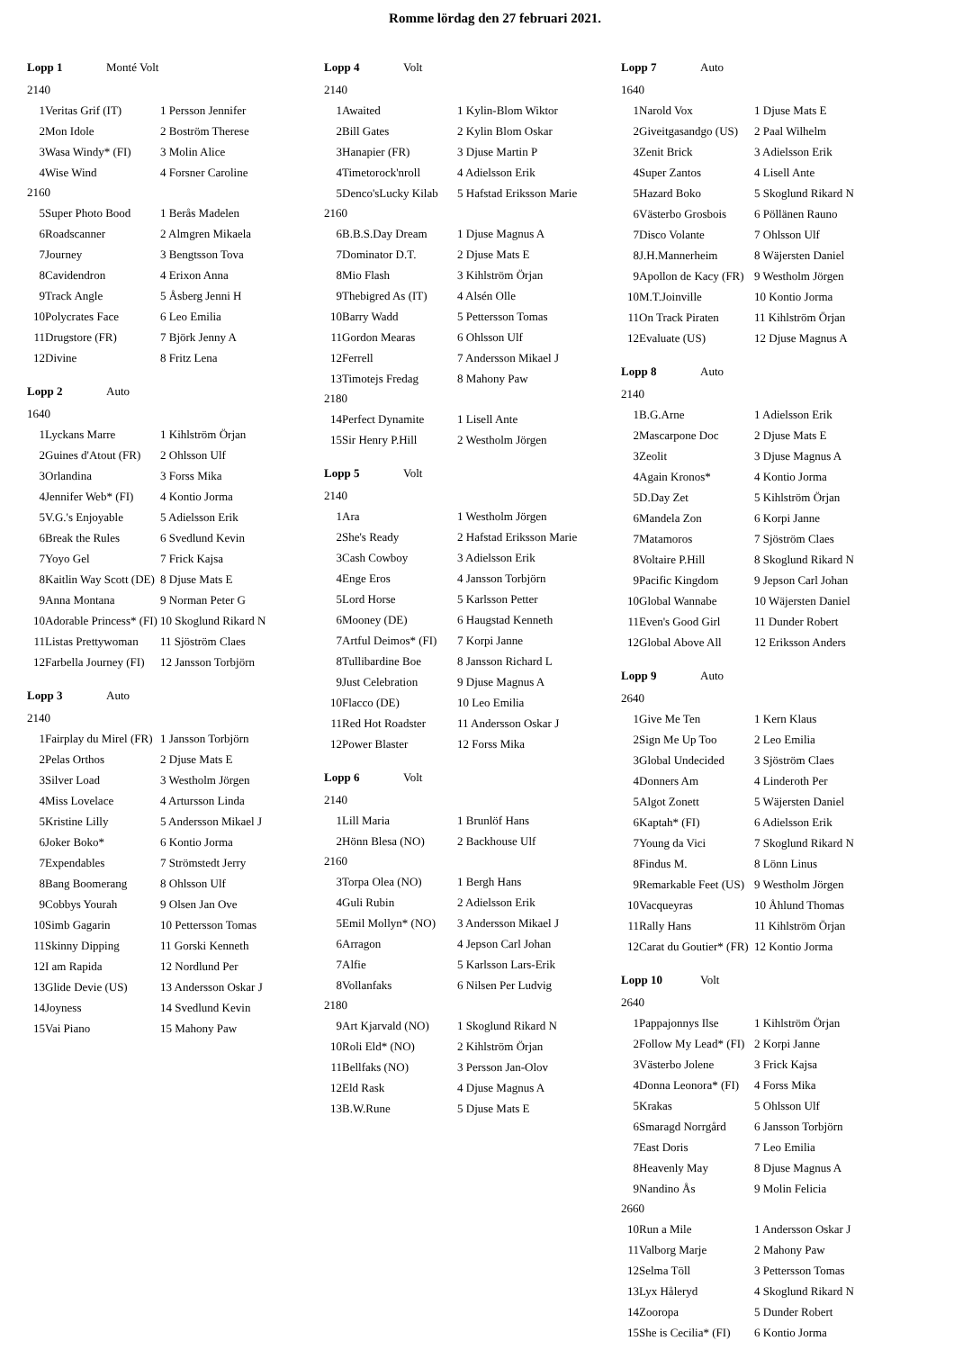Romme lördag den 27 februari 2021.
Lopp 1 Monté Volt
| 2140 | | |
| 1 | Veritas Grif (IT) | 1 Persson Jennifer |
| 2 | Mon Idole | 2 Boström Therese |
| 3 | Wasa Windy* (FI) | 3 Molin Alice |
| 4 | Wise Wind | 4 Forsner Caroline |
| 2160 | | |
| 5 | Super Photo Bood | 1 Berås Madelen |
| 6 | Roadscanner | 2 Almgren Mikaela |
| 7 | Journey | 3 Bengtsson Tova |
| 8 | Cavidendron | 4 Erixon Anna |
| 9 | Track Angle | 5 Åsberg Jenni H |
| 10 | Polycrates Face | 6 Leo Emilia |
| 11 | Drugstore (FR) | 7 Björk Jenny A |
| 12 | Divine | 8 Fritz Lena |
Lopp 2 Auto
| 1640 | | |
| 1 | Lyckans Marre | 1 Kihlström Örjan |
| 2 | Guines d'Atout (FR) | 2 Ohlsson Ulf |
| 3 | Orlandina | 3 Forss Mika |
| 4 | Jennifer Web* (FI) | 4 Kontio Jorma |
| 5 | V.G.'s Enjoyable | 5 Adielsson Erik |
| 6 | Break the Rules | 6 Svedlund Kevin |
| 7 | Yoyo Gel | 7 Frick Kajsa |
| 8 | Kaitlin Way Scott (DE) | 8 Djuse Mats E |
| 9 | Anna Montana | 9 Norman Peter G |
| 10 | Adorable Princess* (FI) | 10 Skoglund Rikard N |
| 11 | Listas Prettywoman | 11 Sjöström Claes |
| 12 | Farbella Journey (FI) | 12 Jansson Torbjörn |
Lopp 3 Auto
| 2140 | | |
| 1 | Fairplay du Mirel (FR) | 1 Jansson Torbjörn |
| 2 | Pelas Orthos | 2 Djuse Mats E |
| 3 | Silver Load | 3 Westholm Jörgen |
| 4 | Miss Lovelace | 4 Artursson Linda |
| 5 | Kristine Lilly | 5 Andersson Mikael J |
| 6 | Joker Boko* | 6 Kontio Jorma |
| 7 | Expendables | 7 Strömstedt Jerry |
| 8 | Bang Boomerang | 8 Ohlsson Ulf |
| 9 | Cobbys Yourah | 9 Olsen Jan Ove |
| 10 | Simb Gagarin | 10 Pettersson Tomas |
| 11 | Skinny Dipping | 11 Gorski Kenneth |
| 12 | I am Rapida | 12 Nordlund Per |
| 13 | Glide Devie (US) | 13 Andersson Oskar J |
| 14 | Joyness | 14 Svedlund Kevin |
| 15 | Vai Piano | 15 Mahony Paw |
Lopp 4 Volt
| 2140 | | |
| 1 | Awaited | 1 Kylin-Blom Wiktor |
| 2 | Bill Gates | 2 Kylin Blom Oskar |
| 3 | Hanapier (FR) | 3 Djuse Martin P |
| 4 | Timetorock'nroll | 4 Adielsson Erik |
| 5 | Denco'sLucky Kilab | 5 Hafstad Eriksson Marie |
| 2160 | | |
| 6 | B.B.S.Day Dream | 1 Djuse Magnus A |
| 7 | Dominator D.T. | 2 Djuse Mats E |
| 8 | Mio Flash | 3 Kihlström Örjan |
| 9 | Thebigred As (IT) | 4 Alsén Olle |
| 10 | Barry Wadd | 5 Pettersson Tomas |
| 11 | Gordon Mearas | 6 Ohlsson Ulf |
| 12 | Ferrell | 7 Andersson Mikael J |
| 13 | Timotejs Fredag | 8 Mahony Paw |
| 2180 | | |
| 14 | Perfect Dynamite | 1 Lisell Ante |
| 15 | Sir Henry P.Hill | 2 Westholm Jörgen |
Lopp 5 Volt
| 2140 | | |
| 1 | Ara | 1 Westholm Jörgen |
| 2 | She's Ready | 2 Hafstad Eriksson Marie |
| 3 | Cash Cowboy | 3 Adielsson Erik |
| 4 | Enge Eros | 4 Jansson Torbjörn |
| 5 | Lord Horse | 5 Karlsson Petter |
| 6 | Mooney (DE) | 6 Haugstad Kenneth |
| 7 | Artful Deimos* (FI) | 7 Korpi Janne |
| 8 | Tullibardine Boe | 8 Jansson Richard L |
| 9 | Just Celebration | 9 Djuse Magnus A |
| 10 | Flacco (DE) | 10 Leo Emilia |
| 11 | Red Hot Roadster | 11 Andersson Oskar J |
| 12 | Power Blaster | 12 Forss Mika |
Lopp 6 Volt
| 2140 | | |
| 1 | Lill Maria | 1 Brunlöf Hans |
| 2 | Hönn Blesa (NO) | 2 Backhouse Ulf |
| 2160 | | |
| 3 | Torpa Olea (NO) | 1 Bergh Hans |
| 4 | Guli Rubin | 2 Adielsson Erik |
| 5 | Emil Mollyn* (NO) | 3 Andersson Mikael J |
| 6 | Arragon | 4 Jepson Carl Johan |
| 7 | Alfie | 5 Karlsson Lars-Erik |
| 8 | Vollanfaks | 6 Nilsen Per Ludvig |
| 2180 | | |
| 9 | Art Kjarvald (NO) | 1 Skoglund Rikard N |
| 10 | Roli Eld* (NO) | 2 Kihlström Örjan |
| 11 | Bellfaks (NO) | 3 Persson Jan-Olov |
| 12 | Eld Rask | 4 Djuse Magnus A |
| 13 | B.W.Rune | 5 Djuse Mats E |
Lopp 7 Auto
| 1640 | | |
| 1 | Narold Vox | 1 Djuse Mats E |
| 2 | Giveitgasandgo (US) | 2 Paal Wilhelm |
| 3 | Zenit Brick | 3 Adielsson Erik |
| 4 | Super Zantos | 4 Lisell Ante |
| 5 | Hazard Boko | 5 Skoglund Rikard N |
| 6 | Västerbo Grosbois | 6 Pöllänen Rauno |
| 7 | Disco Volante | 7 Ohlsson Ulf |
| 8 | J.H.Mannerheim | 8 Wäjersten Daniel |
| 9 | Apollon de Kacy (FR) | 9 Westholm Jörgen |
| 10 | M.T.Joinville | 10 Kontio Jorma |
| 11 | On Track Piraten | 11 Kihlström Örjan |
| 12 | Evaluate (US) | 12 Djuse Magnus A |
Lopp 8 Auto
| 2140 | | |
| 1 | B.G.Arne | 1 Adielsson Erik |
| 2 | Mascarpone Doc | 2 Djuse Mats E |
| 3 | Zeolit | 3 Djuse Magnus A |
| 4 | Again Kronos* | 4 Kontio Jorma |
| 5 | D.Day Zet | 5 Kihlström Örjan |
| 6 | Mandela Zon | 6 Korpi Janne |
| 7 | Matamoros | 7 Sjöström Claes |
| 8 | Voltaire P.Hill | 8 Skoglund Rikard N |
| 9 | Pacific Kingdom | 9 Jepson Carl Johan |
| 10 | Global Wannabe | 10 Wäjersten Daniel |
| 11 | Even's Good Girl | 11 Dunder Robert |
| 12 | Global Above All | 12 Eriksson Anders |
Lopp 9 Auto
| 2640 | | |
| 1 | Give Me Ten | 1 Kern Klaus |
| 2 | Sign Me Up Too | 2 Leo Emilia |
| 3 | Global Undecided | 3 Sjöström Claes |
| 4 | Donners Am | 4 Linderoth Per |
| 5 | Algot Zonett | 5 Wäjersten Daniel |
| 6 | Kaptah* (FI) | 6 Adielsson Erik |
| 7 | Young da Vici | 7 Skoglund Rikard N |
| 8 | Findus M. | 8 Lönn Linus |
| 9 | Remarkable Feet (US) | 9 Westholm Jörgen |
| 10 | Vacqueyras | 10 Åhlund Thomas |
| 11 | Rally Hans | 11 Kihlström Örjan |
| 12 | Carat du Goutier* (FR) | 12 Kontio Jorma |
Lopp 10 Volt
| 2640 | | |
| 1 | Pappajonnys Ilse | 1 Kihlström Örjan |
| 2 | Follow My Lead* (FI) | 2 Korpi Janne |
| 3 | Västerbo Jolene | 3 Frick Kajsa |
| 4 | Donna Leonora* (FI) | 4 Forss Mika |
| 5 | Krakas | 5 Ohlsson Ulf |
| 6 | Smaragd Norrgård | 6 Jansson Torbjörn |
| 7 | East Doris | 7 Leo Emilia |
| 8 | Heavenly May | 8 Djuse Magnus A |
| 9 | Nandino Ås | 9 Molin Felicia |
| 2660 | | |
| 10 | Run a Mile | 1 Andersson Oskar J |
| 11 | Valborg Marje | 2 Mahony Paw |
| 12 | Selma Töll | 3 Pettersson Tomas |
| 13 | Lyx Håleryd | 4 Skoglund Rikard N |
| 14 | Zooropa | 5 Dunder Robert |
| 15 | She is Cecilia* (FI) | 6 Kontio Jorma |